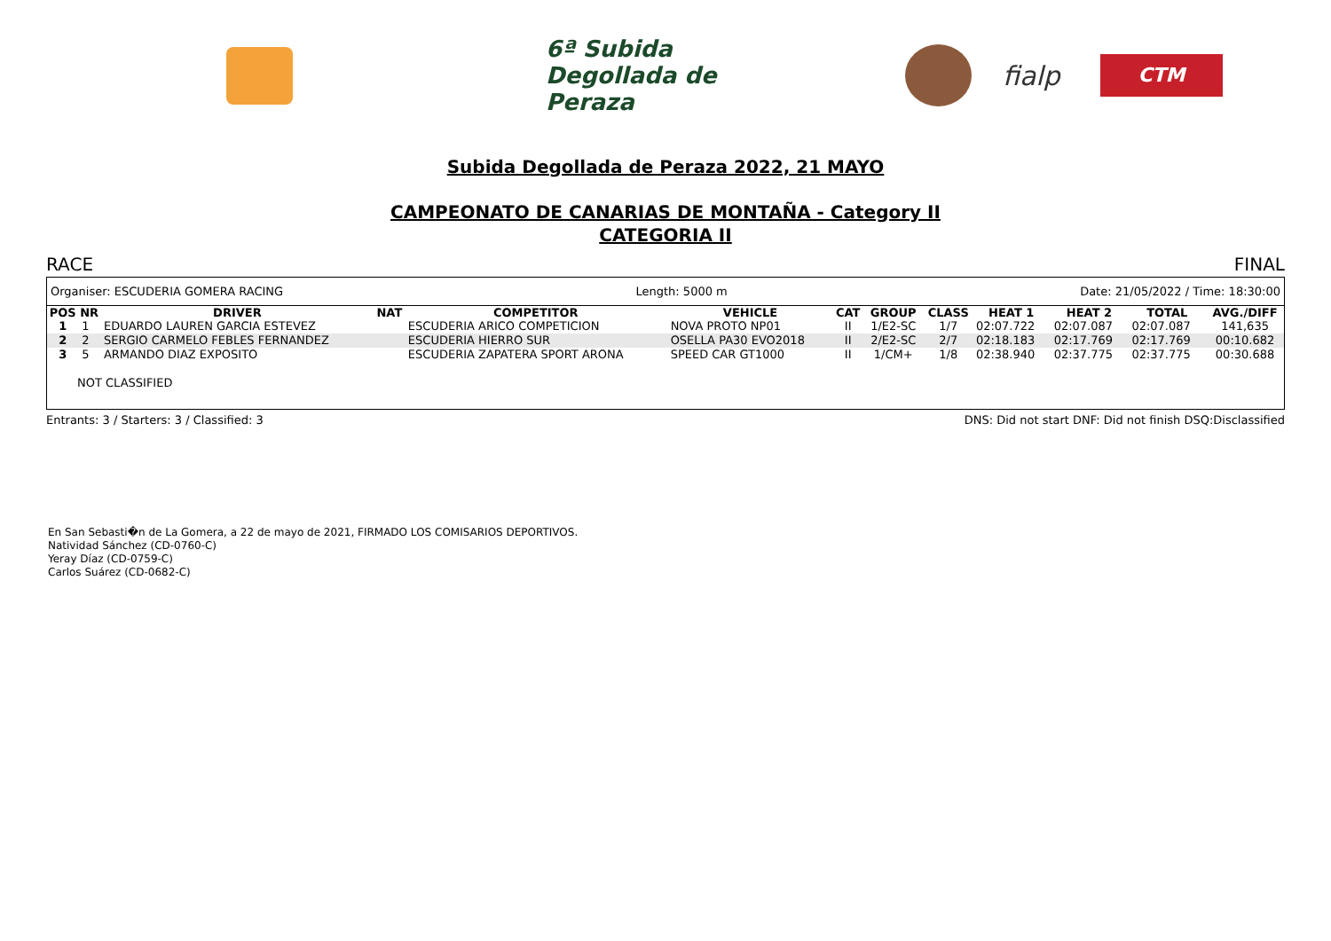6ª Subida Degollada de Peraza
fialp
CTM
Subida Degollada de Peraza 2022, 21 MAYO
CAMPEONATO DE CANARIAS DE MONTAÑA - Category II
CATEGORIA II
RACE FINAL
Organiser: ESCUDERIA GOMERA RACING Length: 5000 m Date: 21/05/2022 / Time: 18:30:00
| POS | NR | DRIVER | NAT | COMPETITOR | VEHICLE | CAT | GROUP | CLASS | HEAT 1 | HEAT 2 | TOTAL | AVG./DIFF |
| --- | --- | --- | --- | --- | --- | --- | --- | --- | --- | --- | --- | --- |
| 1 | 1 | EDUARDO LAUREN GARCIA ESTEVEZ | | ESCUDERIA ARICO COMPETICION | NOVA PROTO NP01 | II | 1/E2-SC | 1/7 | 02:07.722 | 02:07.087 | 02:07.087 | 141,635 |
| 2 | 2 | SERGIO CARMELO FEBLES FERNANDEZ | | ESCUDERIA HIERRO SUR | OSELLA PA30 EVO2018 | II | 2/E2-SC | 2/7 | 02:18.183 | 02:17.769 | 02:17.769 | 00:10.682 |
| 3 | 5 | ARMANDO DIAZ EXPOSITO | | ESCUDERIA ZAPATERA SPORT ARONA | SPEED CAR GT1000 | II | 1/CM+ | 1/8 | 02:38.940 | 02:37.775 | 02:37.775 | 00:30.688 |
NOT CLASSIFIED
Entrants: 3 / Starters: 3 / Classified: 3 DNS: Did not start DNF: Did not finish DSQ:Disclassified
En San Sebasti�n de La Gomera, a 22 de mayo de 2021, FIRMADO LOS COMISARIOS DEPORTIVOS.
Natividad Sánchez (CD-0760-C)
Yeray Díaz (CD-0759-C)
Carlos Suárez (CD-0682-C)